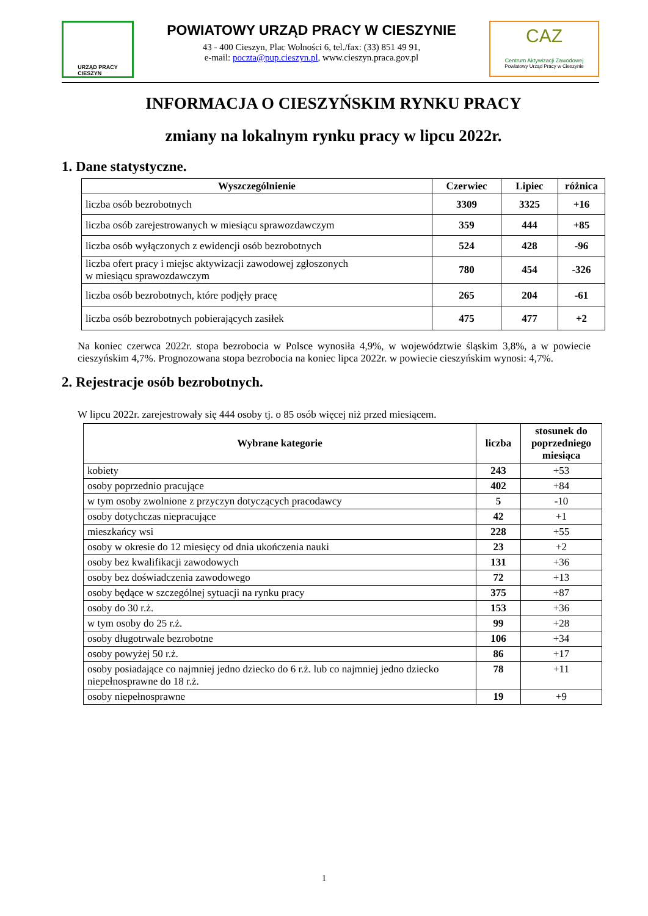URZĄD PRACY
CIESZYN
POWIATOWY URZĄD PRACY W CIESZYNIE
43 - 400 Cieszyn, Plac Wolności 6, tel./fax: (33) 851 49 91,
e-mail: poczta@pup.cieszyn.pl, www.cieszyn.praca.gov.pl
CAZ
Centrum Aktywizacji Zawodowej
Powiatowy Urząd Pracy w Cieszynie
INFORMACJA O CIESZYŃSKIM RYNKU PRACY
zmiany na lokalnym rynku pracy w lipcu 2022r.
1. Dane statystyczne.
| Wyszczególnienie | Czerwiec | Lipiec | różnica |
| --- | --- | --- | --- |
| liczba osób bezrobotnych | 3309 | 3325 | +16 |
| liczba osób zarejestrowanych w miesiącu sprawozdawczym | 359 | 444 | +85 |
| liczba osób wyłączonych z ewidencji osób bezrobotnych | 524 | 428 | -96 |
| liczba ofert pracy i miejsc aktywizacji zawodowej zgłoszonych w miesiącu sprawozdawczym | 780 | 454 | -326 |
| liczba osób bezrobotnych, które podjęły pracę | 265 | 204 | -61 |
| liczba osób bezrobotnych pobierających zasiłek | 475 | 477 | +2 |
Na koniec czerwca 2022r. stopa bezrobocia w Polsce wynosiła 4,9%, w województwie śląskim 3,8%, a w powiecie cieszyńskim 4,7%. Prognozowana stopa bezrobocia na koniec lipca 2022r. w powiecie cieszyńskim wynosi: 4,7%.
2. Rejestracje osób bezrobotnych.
W lipcu 2022r. zarejestrowały się 444 osoby tj. o 85 osób więcej niż przed miesiącem.
| Wybrane kategorie | liczba | stosunek do poprzedniego miesiąca |
| --- | --- | --- |
| kobiety | 243 | +53 |
| osoby poprzednio pracujące | 402 | +84 |
| w tym osoby zwolnione z przyczyn dotyczących pracodawcy | 5 | -10 |
| osoby dotychczas niepracujące | 42 | +1 |
| mieszkańcy wsi | 228 | +55 |
| osoby w okresie do 12 miesięcy od dnia ukończenia nauki | 23 | +2 |
| osoby bez kwalifikacji zawodowych | 131 | +36 |
| osoby bez doświadczenia zawodowego | 72 | +13 |
| osoby będące w szczególnej sytuacji na rynku pracy | 375 | +87 |
| osoby do 30 r.ż. | 153 | +36 |
| w tym osoby do 25 r.ż. | 99 | +28 |
| osoby długotrwale bezrobotne | 106 | +34 |
| osoby powyżej 50 r.ż. | 86 | +17 |
| osoby posiadające co najmniej jedno dziecko do 6 r.ż. lub co najmniej jedno dziecko niepełnosprawne do 18 r.ż. | 78 | +11 |
| osoby niepełnosprawne | 19 | +9 |
1